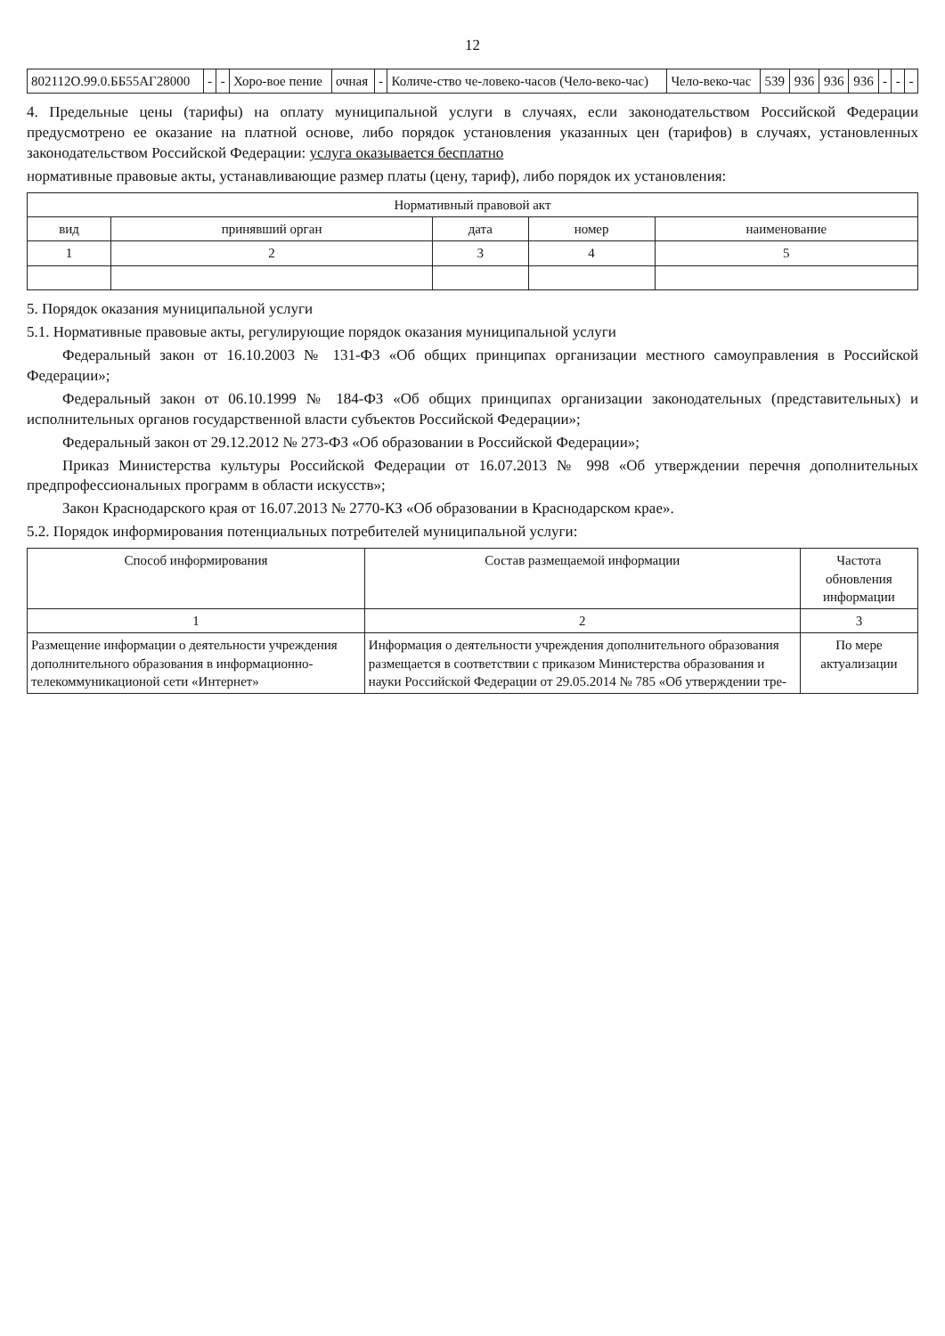12
| 802112О.99.0.ББ55АГ28000 | - | - | Хоро-вое пение | очная | - | Количе-ство че-ловеко-часов (Чело-веко-час) | Чело-веко-час | 539 | 936 | 936 | 936 | - | - | - |
4. Предельные цены (тарифы) на оплату муниципальной услуги в случаях, если законодательством Российской Федерации предусмотрено ее оказание на платной основе, либо порядок установления указанных цен (тарифов) в случаях, установленных законодательством Российской Федерации: услуга оказывается бесплатно
нормативные правовые акты, устанавливающие размер платы (цену, тариф), либо порядок их установления:
| Нормативный правовой акт | | | | |
| --- | --- | --- | --- | --- |
| вид | принявший орган | дата | номер | наименование |
| 1 | 2 | 3 | 4 | 5 |
5. Порядок оказания муниципальной услуги
5.1. Нормативные правовые акты, регулирующие порядок оказания муниципальной услуги
Федеральный закон от 16.10.2003 № 131-ФЗ «Об общих принципах организации местного самоуправления в Российской Федерации»;
Федеральный закон от 06.10.1999 № 184-ФЗ «Об общих принципах организации законодательных (представительных) и исполнительных органов государственной власти субъектов Российской Федерации»;
Федеральный закон от 29.12.2012 № 273-ФЗ «Об образовании в Российской Федерации»;
Приказ Министерства культуры Российской Федерации от 16.07.2013 № 998 «Об утверждении перечня дополнительных предпрофессиональных программ в области искусств»;
Закон Краснодарского края от 16.07.2013 № 2770-КЗ «Об образовании в Краснодарском крае».
5.2. Порядок информирования потенциальных потребителей муниципальной услуги:
| Способ информирования | Состав размещаемой информации | Частота обновления информации |
| --- | --- | --- |
| 1 | 2 | 3 |
| Размещение информации о деятельности учреждения дополнительного образования в информационно-телекоммуникационой сети «Интернет» | Информация о деятельности учреждения дополнительного образования размещается в соответствии с приказом Министерства образования и науки Российской Федерации от 29.05.2014 № 785 «Об утверждении тре- | По мере актуализации |